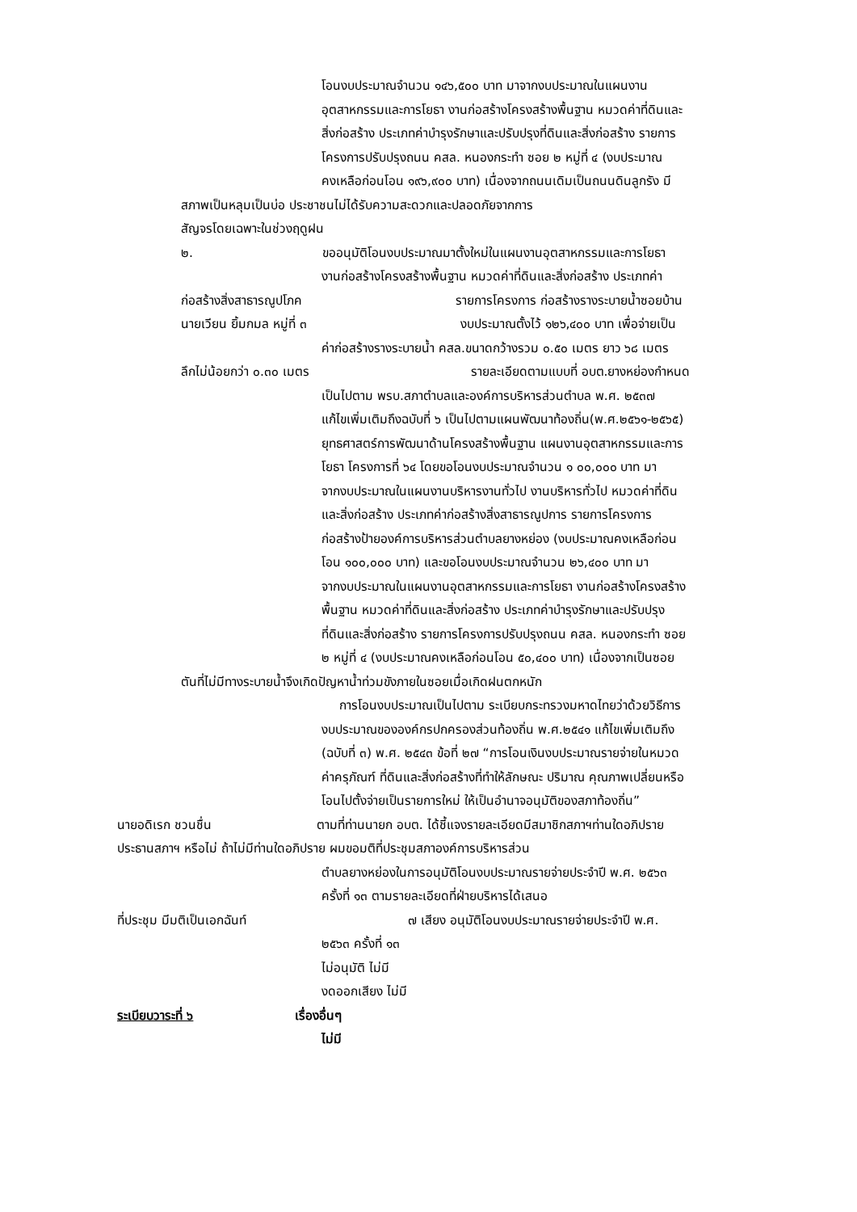โอนงบประมาณจำนวน ๑๔๖,๕๐๐ บาท มาจากงบประมาณในแผนงาน
อุตสาหกรรมและการโยธา งานก่อสร้างโครงสร้างพื้นฐาน หมวดค่าที่ดินและ
สิ่งก่อสร้าง ประเภทค่าบำรุงรักษาและปรับปรุงที่ดินและสิ่งก่อสร้าง รายการ
โครงการปรับปรุงถนน คสล. หนองกระทำ ซอย ๒ หมู่ที่ ๔ (งบประมาณ
คงเหลือก่อนโอน ๑๙๖,๙๐๐ บาท) เนื่องจากถนนเดิมเป็นถนนดินลูกรัง มี
สภาพเป็นหลุมเป็นบ่อ ประชาชนไม่ได้รับความสะดวกและปลอดภัยจากการ
สัญจรโดยเฉพาะในช่วงฤดูฝน
๒. ขออนุมัติโอนงบประมาณมาตั้งใหม่ในแผนงานอุตสาหกรรมและการโยธา
งานก่อสร้างโครงสร้างพื้นฐาน หมวดค่าที่ดินและสิ่งก่อสร้าง ประเภทค่า
ก่อสร้างสิ่งสาธารณูปโภค รายการโครงการ ก่อสร้างรางระบายน้ำซอยบ้าน
นายเวียน ยิ้มกมล หมู่ที่ ๓ งบประมาณตั้งไว้ ๑๒๖,๔๐๐ บาท เพื่อจ่ายเป็น
ค่าก่อสร้างรางระบายน้ำ คสล.ขนาดกว้างรวม ๐.๕๐ เมตร ยาว ๖๘ เมตร
ลึกไม่น้อยกว่า ๐.๓๐ เมตร รายละเอียดตามแบบที่ อบต.ยางหย่องกำหนด
เป็นไปตาม พรบ.สภาตำบลและองค์การบริหารส่วนตำบล พ.ศ. ๒๕๓๗
แก้ไขเพิ่มเติมถึงฉบับที่ ๖ เป็นไปตามแผนพัฒนาท้องถิ่น(พ.ศ.๒๕๖๑-๒๕๖๕)
ยุทธศาสตร์การพัฒนาด้านโครงสร้างพื้นฐาน แผนงานอุตสาหกรรมและการ
โยธา โครงการที่ ๖๔ โดยขอโอนงบประมาณจำนวน ๑ ๐๐,๐๐๐ บาท มา
จากงบประมาณในแผนงานบริหารงานทั่วไป งานบริหารทั่วไป หมวดค่าที่ดิน
และสิ่งก่อสร้าง ประเภทค่าก่อสร้างสิ่งสาธารณูปการ รายการโครงการ
ก่อสร้างป้ายองค์การบริหารส่วนตำบลยางหย่อง (งบประมาณคงเหลือก่อน
โอน ๑๐๐,๐๐๐ บาท) และขอโอนงบประมาณจำนวน ๒๖,๔๐๐ บาท มา
จากงบประมาณในแผนงานอุตสาหกรรมและการโยธา งานก่อสร้างโครงสร้าง
พื้นฐาน หมวดค่าที่ดินและสิ่งก่อสร้าง ประเภทค่าบำรุงรักษาและปรับปรุง
ที่ดินและสิ่งก่อสร้าง รายการโครงการปรับปรุงถนน คสล. หนองกระทำ ซอย
๒ หมู่ที่ ๔ (งบประมาณคงเหลือก่อนโอน ๕๐,๔๐๐ บาท) เนื่องจากเป็นซอย
ตันที่ไม่มีทางระบายน้ำจึงเกิดปัญหาน้ำท่วมขังภายในซอยเมื่อเกิดฝนตกหนัก
การโอนงบประมาณเป็นไปตาม ระเบียบกระทรวงมหาดไทยว่าด้วยวิธีการ
งบประมาณขององค์กรปกครองส่วนท้องถิ่น พ.ศ.๒๕๔๑ แก้ไขเพิ่มเติมถึง
(ฉบับที่ ๓) พ.ศ. ๒๕๔๓ ข้อที่ ๒๗ “การโอนเงินงบประมาณรายจ่ายในหมวด
ค่าครุภัณฑ์ ที่ดินและสิ่งก่อสร้างที่ทำให้ลักษณะ ปริมาณ คุณภาพเปลี่ยนหรือ
โอนไปตั้งจ่ายเป็นรายการใหม่ ให้เป็นอำนาจอนุมัติของสภาท้องถิ่น”
นายอดิเรก ชวนชื่น ตามที่ท่านนายก อบต. ได้ชี้แจงรายละเอียดมีสมาชิกสภาฯท่านใดอภิปราย
ประธานสภาฯ หรือไม่ ถ้าไม่มีท่านใดอภิปราย ผมขอมติที่ประชุมสภาองค์การบริหารส่วน
ตำบลยางหย่องในการอนุมัติโอนงบประมาณรายจ่ายประจำปี พ.ศ. ๒๕๖๓
ครั้งที่ ๑๓ ตามรายละเอียดที่ฝ่ายบริหารได้เสนอ
ที่ประชุม มีมติเป็นเอกฉันท์ ๗ เสียง อนุมัติโอนงบประมาณรายจ่ายประจำปี พ.ศ.
๒๕๖๓ ครั้งที่ ๑๓
ไม่อนุมัติ ไม่มี
งดออกเสียง ไม่มี
ระเบียบวาระที่ ๖ เรื่องอื่นๆ
ไม่มี